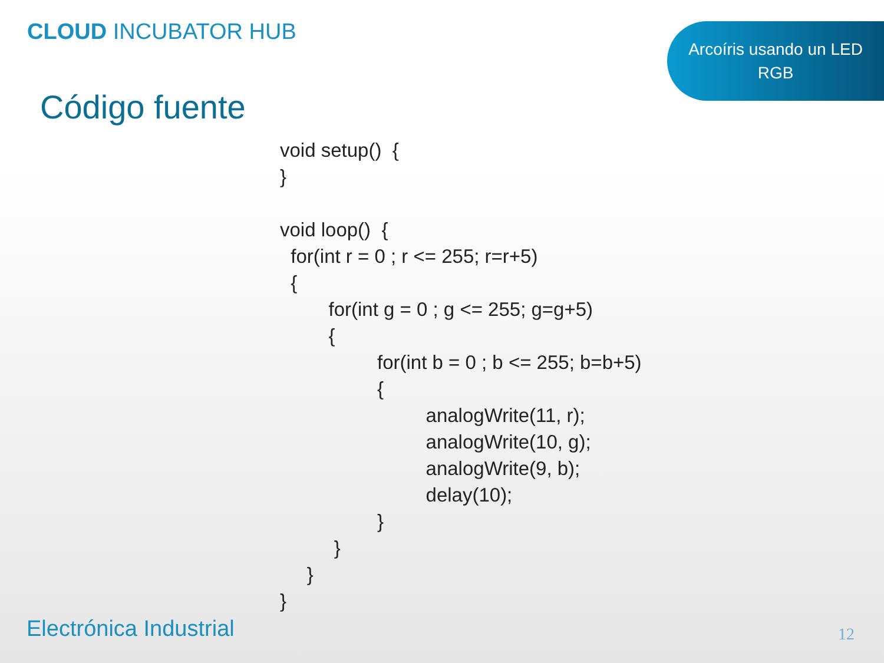CLOUD INCUBATOR HUB
Arcoíris usando un LED
RGB
Código fuente
void setup()  {
}

void loop()  {
  for(int r = 0 ; r <= 255; r=r+5)
  {
         for(int g = 0 ; g <= 255; g=g+5)
         {
                  for(int b = 0 ; b <= 255; b=b+5)
                  {
                           analogWrite(11, r);
                           analogWrite(10, g);
                           analogWrite(9, b);
                           delay(10);
                  }
          }
     }
}
Electrónica Industrial 12